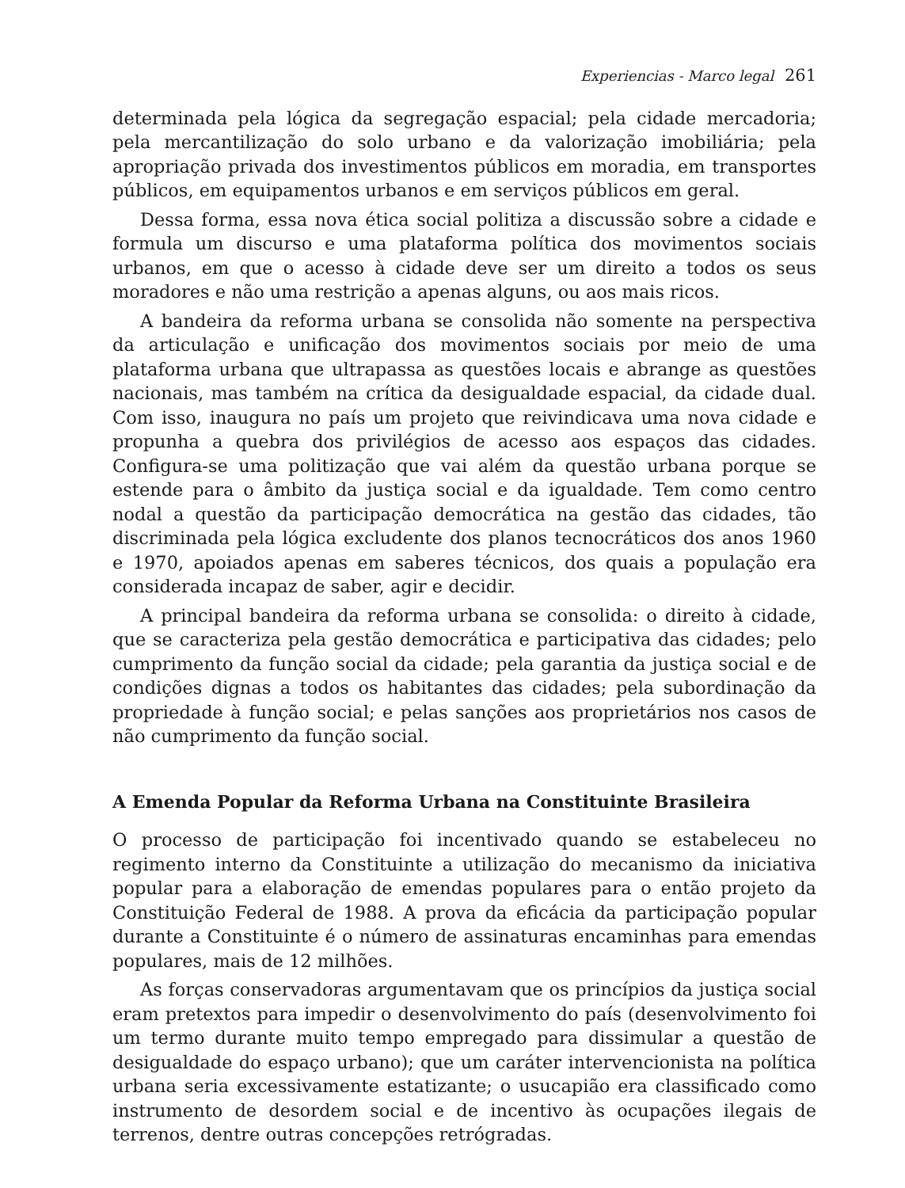Experiencias - Marco legal 261
determinada pela lógica da segregação espacial; pela cidade mercadoria; pela mercantilização do solo urbano e da valorização imobiliária; pela apropriação privada dos investimentos públicos em moradia, em transportes públicos, em equipamentos urbanos e em serviços públicos em geral.
Dessa forma, essa nova ética social politiza a discussão sobre a cidade e formula um discurso e uma plataforma política dos movimentos sociais urbanos, em que o acesso à cidade deve ser um direito a todos os seus moradores e não uma restrição a apenas alguns, ou aos mais ricos.
A bandeira da reforma urbana se consolida não somente na perspectiva da articulação e unificação dos movimentos sociais por meio de uma plataforma urbana que ultrapassa as questões locais e abrange as questões nacionais, mas também na crítica da desigualdade espacial, da cidade dual. Com isso, inaugura no país um projeto que reivindicava uma nova cidade e propunha a quebra dos privilégios de acesso aos espaços das cidades. Configura-se uma politização que vai além da questão urbana porque se estende para o âmbito da justiça social e da igualdade. Tem como centro nodal a questão da participação democrática na gestão das cidades, tão discriminada pela lógica excludente dos planos tecnocráticos dos anos 1960 e 1970, apoiados apenas em saberes técnicos, dos quais a população era considerada incapaz de saber, agir e decidir.
A principal bandeira da reforma urbana se consolida: o direito à cidade, que se caracteriza pela gestão democrática e participativa das cidades; pelo cumprimento da função social da cidade; pela garantia da justiça social e de condições dignas a todos os habitantes das cidades; pela subordinação da propriedade à função social; e pelas sanções aos proprietários nos casos de não cumprimento da função social.
A Emenda Popular da Reforma Urbana na Constituinte Brasileira
O processo de participação foi incentivado quando se estabeleceu no regimento interno da Constituinte a utilização do mecanismo da iniciativa popular para a elaboração de emendas populares para o então projeto da Constituição Federal de 1988. A prova da eficácia da participação popular durante a Constituinte é o número de assinaturas encaminhas para emendas populares, mais de 12 milhões.
As forças conservadoras argumentavam que os princípios da justiça social eram pretextos para impedir o desenvolvimento do país (desenvolvimento foi um termo durante muito tempo empregado para dissimular a questão de desigualdade do espaço urbano); que um caráter intervencionista na política urbana seria excessivamente estatizante; o usucapião era classificado como instrumento de desordem social e de incentivo às ocupações ilegais de terrenos, dentre outras concepções retrógradas.